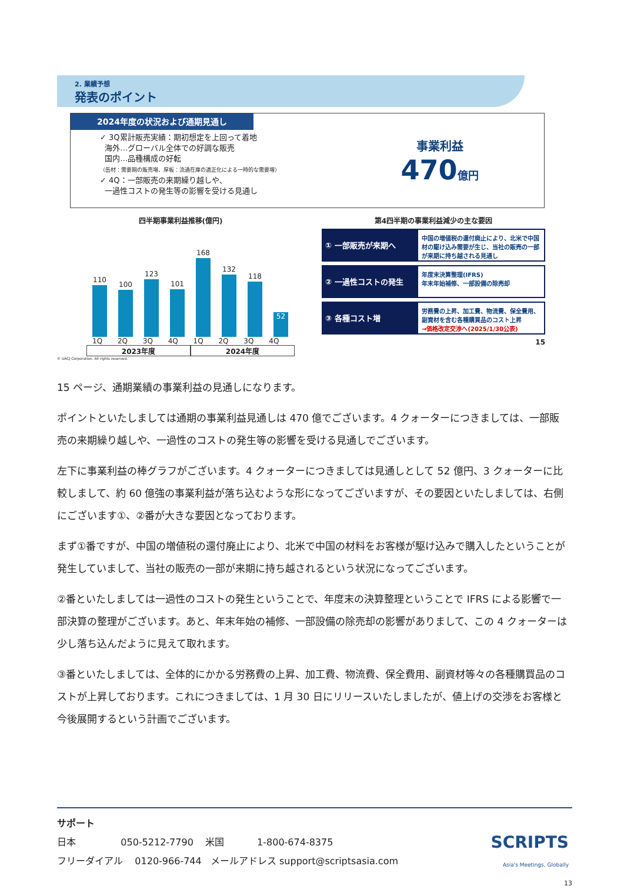2. 業績予想
発表のポイント
2024年度の状況および通期見通し
✓ 3Q累計販売実績：期初想定を上回って着地
海外…グローバル全体での好調な販売
国内…品種構成の好転
（缶材：需要期の販売増、厚板：流通在庫の適正化による一時的な需要増）
✓ 4Q：一部販売の来期繰り越しや、
一過性コストの発生等の影響を受ける見通し
事業利益
470 億円
四半期事業利益推移(億円)
110
100
123
101
168
132
118
52
1Q 2Q 3Q 4Q 1Q 2Q 3Q 4Q
2023年度 2024年度
© UACJ Corporation. All rights reserved.
第4四半期の事業利益減少の主な要因
① 一部販売が来期へ
中国の増値税の還付廃止により、北米で中国材の駆け込み需要が生じ、当社の販売の一部が来期に持ち越される見通し
② 一過性コストの発生
年度末決算整理(IFRS)
年末年始補修、一部設備の除売却
③ 各種コスト増
労務費の上昇、加工費、物流費、保全費用、副資材を含む各種購買品のコスト上昇
→価格改定交渉へ(2025/1/30公表)
15
15 ページ、通期業績の事業利益の見通しになります。
ポイントといたしましては通期の事業利益見通しは 470 億でございます。4 クォーターにつきましては、一部販売の来期繰り越しや、一過性のコストの発生等の影響を受ける見通しでございます。
左下に事業利益の棒グラフがございます。4 クォーターにつきましては見通しとして 52 億円、3 クォーターに比較しまして、約 60 億強の事業利益が落ち込むような形になってございますが、その要因といたしましては、右側にございます①、②番が大きな要因となっております。
まず①番ですが、中国の増値税の還付廃止により、北米で中国の材料をお客様が駆け込みで購入したということが発生していまして、当社の販売の一部が来期に持ち越されるという状況になってございます。
②番といたしましては一過性のコストの発生ということで、年度末の決算整理ということで IFRS による影響で一部決算の整理がございます。あと、年末年始の補修、一部設備の除売却の影響がありまして、この 4 クォーターは少し落ち込んだように見えて取れます。
③番といたしましては、全体的にかかる労務費の上昇、加工費、物流費、保全費用、副資材等々の各種購買品のコストが上昇しております。これにつきましては、1 月 30 日にリリースいたしましたが、値上げの交渉をお客様と今後展開するという計画でございます。
サポート
日本 050-5212-7790 米国 1-800-674-8375
フリーダイアル 0120-966-744 メールアドレス support@scriptsasia.com
SCRIPTS
Asia's Meetings, Globally
13